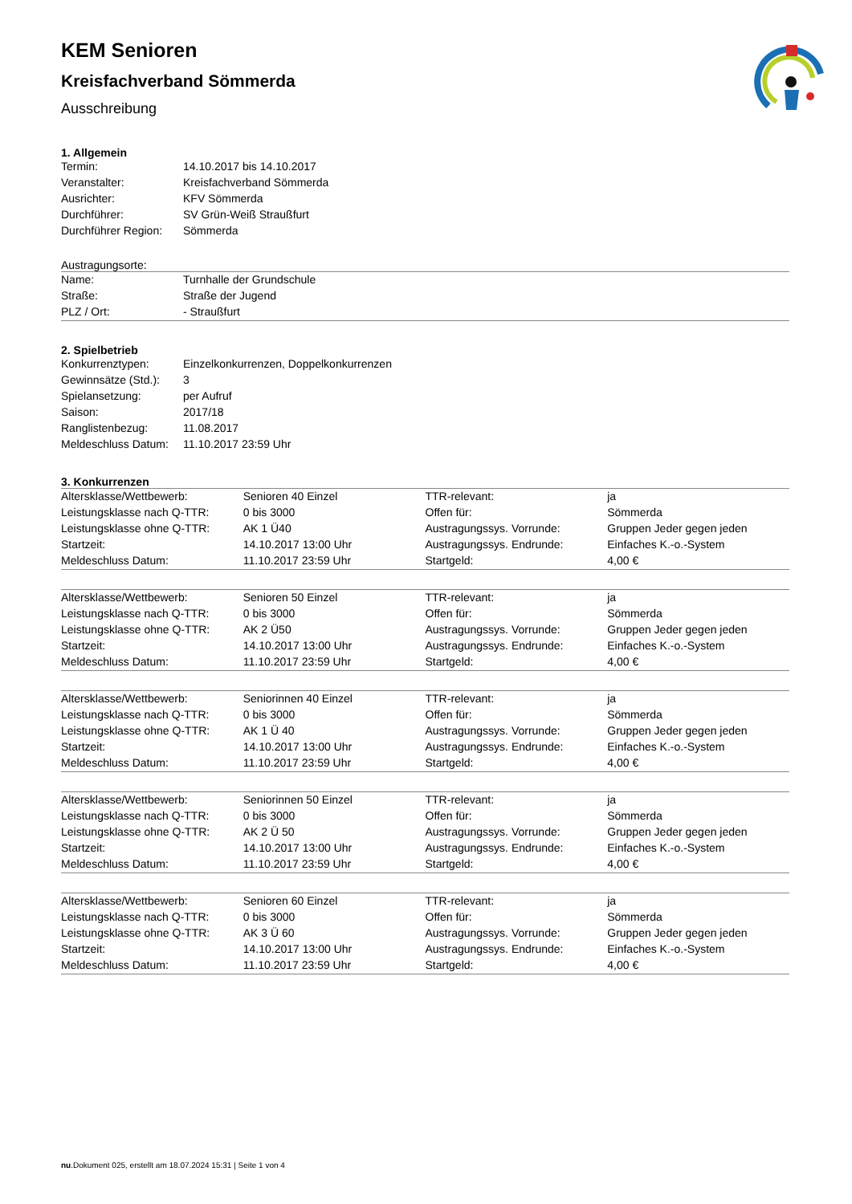KEM Senioren
Kreisfachverband Sömmerda
Ausschreibung
1. Allgemein
| Termin: | 14.10.2017 bis 14.10.2017 |
| Veranstalter: | Kreisfachverband Sömmerda |
| Ausrichter: | KFV Sömmerda |
| Durchführer: | SV Grün-Weiß Straußfurt |
| Durchführer Region: | Sömmerda |
Austragungsorte:
| Name: | Turnhalle der Grundschule |
| Straße: | Straße der Jugend |
| PLZ / Ort: | - Straußfurt |
2. Spielbetrieb
| Konkurrenztypen: | Einzelkonkurrenzen, Doppelkonkurrenzen |
| Gewinnsätze (Std.): | 3 |
| Spielansetzung: | per Aufruf |
| Saison: | 2017/18 |
| Ranglistenbezug: | 11.08.2017 |
| Meldeschluss Datum: | 11.10.2017 23:59 Uhr |
3. Konkurrenzen
| Altersklasse/Wettbewerb: | Senioren 40 Einzel | TTR-relevant: | ja |
| Leistungsklasse nach Q-TTR: | 0 bis 3000 | Offen für: | Sömmerda |
| Leistungsklasse ohne Q-TTR: | AK 1 Ü40 | Austragungssys. Vorrunde: | Gruppen Jeder gegen jeden |
| Startzeit: | 14.10.2017 13:00 Uhr | Austragungssys. Endrunde: | Einfaches K.-o.-System |
| Meldeschluss Datum: | 11.10.2017 23:59 Uhr | Startgeld: | 4,00 € |
| Altersklasse/Wettbewerb: | Senioren 50 Einzel | TTR-relevant: | ja |
| Leistungsklasse nach Q-TTR: | 0 bis 3000 | Offen für: | Sömmerda |
| Leistungsklasse ohne Q-TTR: | AK 2 Ü50 | Austragungssys. Vorrunde: | Gruppen Jeder gegen jeden |
| Startzeit: | 14.10.2017 13:00 Uhr | Austragungssys. Endrunde: | Einfaches K.-o.-System |
| Meldeschluss Datum: | 11.10.2017 23:59 Uhr | Startgeld: | 4,00 € |
| Altersklasse/Wettbewerb: | Seniorinnen 40 Einzel | TTR-relevant: | ja |
| Leistungsklasse nach Q-TTR: | 0 bis 3000 | Offen für: | Sömmerda |
| Leistungsklasse ohne Q-TTR: | AK 1 Ü 40 | Austragungssys. Vorrunde: | Gruppen Jeder gegen jeden |
| Startzeit: | 14.10.2017 13:00 Uhr | Austragungssys. Endrunde: | Einfaches K.-o.-System |
| Meldeschluss Datum: | 11.10.2017 23:59 Uhr | Startgeld: | 4,00 € |
| Altersklasse/Wettbewerb: | Seniorinnen 50 Einzel | TTR-relevant: | ja |
| Leistungsklasse nach Q-TTR: | 0 bis 3000 | Offen für: | Sömmerda |
| Leistungsklasse ohne Q-TTR: | AK 2 Ü 50 | Austragungssys. Vorrunde: | Gruppen Jeder gegen jeden |
| Startzeit: | 14.10.2017 13:00 Uhr | Austragungssys. Endrunde: | Einfaches K.-o.-System |
| Meldeschluss Datum: | 11.10.2017 23:59 Uhr | Startgeld: | 4,00 € |
| Altersklasse/Wettbewerb: | Senioren 60 Einzel | TTR-relevant: | ja |
| Leistungsklasse nach Q-TTR: | 0 bis 3000 | Offen für: | Sömmerda |
| Leistungsklasse ohne Q-TTR: | AK 3 Ü 60 | Austragungssys. Vorrunde: | Gruppen Jeder gegen jeden |
| Startzeit: | 14.10.2017 13:00 Uhr | Austragungssys. Endrunde: | Einfaches K.-o.-System |
| Meldeschluss Datum: | 11.10.2017 23:59 Uhr | Startgeld: | 4,00 € |
nu.Dokument 025, erstellt am 18.07.2024 15:31 | Seite 1 von 4